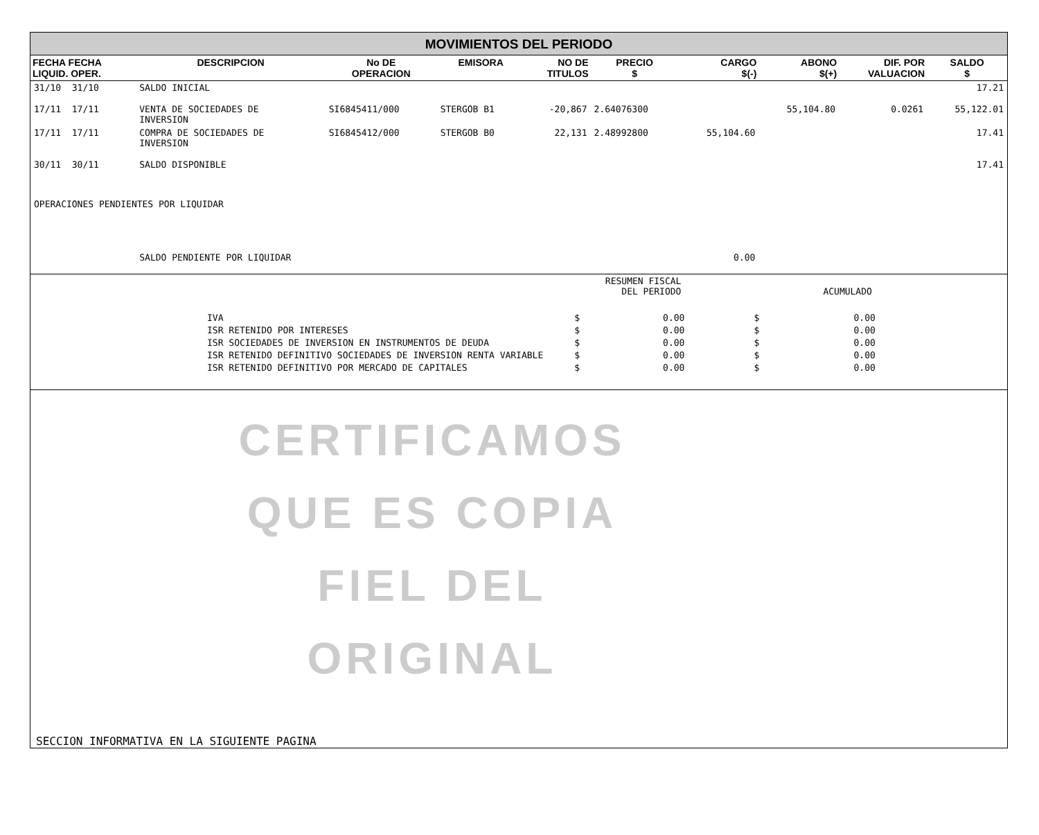MOVIMIENTOS DEL PERIODO
| FECHA FECHA LIQUID. OPER. | DESCRIPCION | No DE OPERACION | EMISORA | NO DE TITULOS | PRECIO $ | CARGO $(-) | ABONO $(+) | DIF. POR VALUACION | SALDO $ |
| --- | --- | --- | --- | --- | --- | --- | --- | --- | --- |
| 31/10 31/10 | SALDO INICIAL | | | | | | | | 17.21 |
| 17/11 17/11 | VENTA DE SOCIEDADES DE INVERSION | SI6845411/000 | STERGOB B1 | -20,867 | 2.64076300 | | 55,104.80 | 0.0261 | 55,122.01 |
| 17/11 17/11 | COMPRA DE SOCIEDADES DE INVERSION | SI6845412/000 | STERGOB B0 | 22,131 | 2.48992800 | 55,104.60 | | | 17.41 |
| 30/11 30/11 | SALDO DISPONIBLE | | | | | | | | 17.41 |
| OPERACIONES PENDIENTES POR LIQUIDAR | | | | | | | | | |
| | SALDO PENDIENTE POR LIQUIDAR | | | | | 0.00 | | | |
| | RESUMEN FISCAL DEL PERIODO | | ACUMULADO | |
| IVA ISR RETENIDO POR INTERESES ISR SOCIEDADES DE INVERSION EN INSTRUMENTOS DE DEUDA ISR RETENIDO DEFINITIVO SOCIEDADES DE INVERSION RENTA VARIABLE ISR RETENIDO DEFINITIVO POR MERCADO DE CAPITALES | $ $ $ $ $ | 0.00 0.00 0.00 0.00 0.00 | $ $ $ $ $ | 0.00 0.00 0.00 0.00 0.00 |
CERTIFICAMOS
QUE ES COPIA
FIEL DEL ORIGINAL
SECCION INFORMATIVA EN LA SIGUIENTE PAGINA